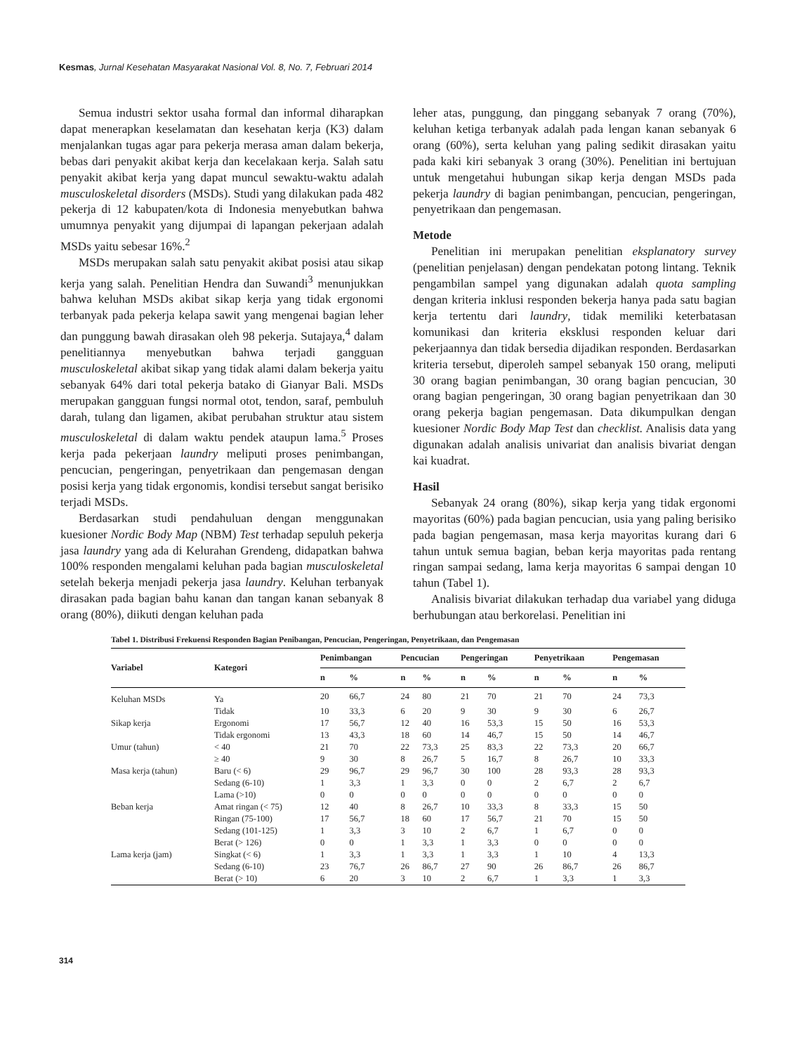Kesmas, Jurnal Kesehatan Masyarakat Nasional Vol. 8, No. 7, Februari 2014
Semua industri sektor usaha formal dan informal diharapkan dapat menerapkan keselamatan dan kesehatan kerja (K3) dalam menjalankan tugas agar para pekerja merasa aman dalam bekerja, bebas dari penyakit akibat kerja dan kecelakaan kerja. Salah satu penyakit akibat kerja yang dapat muncul sewaktu-waktu adalah musculoskeletal disorders (MSDs). Studi yang dilakukan pada 482 pekerja di 12 kabupaten/kota di Indonesia menyebutkan bahwa umumnya penyakit yang dijumpai di lapangan pekerjaan adalah MSDs yaitu sebesar 16%.<sup>2</sup>
MSDs merupakan salah satu penyakit akibat posisi atau sikap kerja yang salah. Penelitian Hendra dan Suwandi<sup>3</sup> menunjukkan bahwa keluhan MSDs akibat sikap kerja yang tidak ergonomi terbanyak pada pekerja kelapa sawit yang mengenai bagian leher dan punggung bawah dirasakan oleh 98 pekerja. Sutajaya,<sup>4</sup> dalam penelitiannya menyebutkan bahwa terjadi gangguan musculoskeletal akibat sikap yang tidak alami dalam bekerja yaitu sebanyak 64% dari total pekerja batako di Gianyar Bali. MSDs merupakan gangguan fungsi normal otot, tendon, saraf, pembuluh darah, tulang dan ligamen, akibat perubahan struktur atau sistem musculoskeletal di dalam waktu pendek ataupun lama.<sup>5</sup> Proses kerja pada pekerjaan laundry meliputi proses penimbangan, pencucian, pengeringan, penyetrikaan dan pengemasan dengan posisi kerja yang tidak ergonomis, kondisi tersebut sangat berisiko terjadi MSDs.
Berdasarkan studi pendahuluan dengan menggunakan kuesioner Nordic Body Map (NBM) Test terhadap sepuluh pekerja jasa laundry yang ada di Kelurahan Grendeng, didapatkan bahwa 100% responden mengalami keluhan pada bagian musculoskeletal setelah bekerja menjadi pekerja jasa laundry. Keluhan terbanyak dirasakan pada bagian bahu kanan dan tangan kanan sebanyak 8 orang (80%), diikuti dengan keluhan pada
leher atas, punggung, dan pinggang sebanyak 7 orang (70%), keluhan ketiga terbanyak adalah pada lengan kanan sebanyak 6 orang (60%), serta keluhan yang paling sedikit dirasakan yaitu pada kaki kiri sebanyak 3 orang (30%). Penelitian ini bertujuan untuk mengetahui hubungan sikap kerja dengan MSDs pada pekerja laundry di bagian penimbangan, pencucian, pengeringan, penyetrikaan dan pengemasan.
Metode
Penelitian ini merupakan penelitian eksplanatory survey (penelitian penjelasan) dengan pendekatan potong lintang. Teknik pengambilan sampel yang digunakan adalah quota sampling dengan kriteria inklusi responden bekerja hanya pada satu bagian kerja tertentu dari laundry, tidak memiliki keterbatasan komunikasi dan kriteria eksklusi responden keluar dari pekerjaannya dan tidak bersedia dijadikan responden. Berdasarkan kriteria tersebut, diperoleh sampel sebanyak 150 orang, meliputi 30 orang bagian penimbangan, 30 orang bagian pencucian, 30 orang bagian pengeringan, 30 orang bagian penyetrikaan dan 30 orang pekerja bagian pengemasan. Data dikumpulkan dengan kuesioner Nordic Body Map Test dan checklist. Analisis data yang digunakan adalah analisis univariat dan analisis bivariat dengan kai kuadrat.
Hasil
Sebanyak 24 orang (80%), sikap kerja yang tidak ergonomi mayoritas (60%) pada bagian pencucian, usia yang paling berisiko pada bagian pengemasan, masa kerja mayoritas kurang dari 6 tahun untuk semua bagian, beban kerja mayoritas pada rentang ringan sampai sedang, lama kerja mayoritas 6 sampai dengan 10 tahun (Tabel 1).
Analisis bivariat dilakukan terhadap dua variabel yang diduga berhubungan atau berkorelasi. Penelitian ini
Tabel 1. Distribusi Frekuensi Responden Bagian Penibangan, Pencucian, Pengeringan, Penyetrikaan, dan Pengemasan
| Variabel | Kategori | Penimbangan | | Pencucian | | Pengeringan | | Penyetrikaan | | Pengemasan | |
| --- | --- | --- | --- | --- | --- | --- | --- | --- | --- | --- | --- |
| | | n | % | n | % | n | % | n | % | n | % |
| Keluhan MSDs | Ya | 20 | 66,7 | 24 | 80 | 21 | 70 | 21 | 70 | 24 | 73,3 |
| | Tidak | 10 | 33,3 | 6 | 20 | 9 | 30 | 9 | 30 | 6 | 26,7 |
| Sikap kerja | Ergonomi | 17 | 56,7 | 12 | 40 | 16 | 53,3 | 15 | 50 | 16 | 53,3 |
| | Tidak ergonomi | 13 | 43,3 | 18 | 60 | 14 | 46,7 | 15 | 50 | 14 | 46,7 |
| Umur (tahun) | < 40 | 21 | 70 | 22 | 73,3 | 25 | 83,3 | 22 | 73,3 | 20 | 66,7 |
| | ≥ 40 | 9 | 30 | 8 | 26,7 | 5 | 16,7 | 8 | 26,7 | 10 | 33,3 |
| Masa kerja (tahun) | Baru (< 6) | 29 | 96,7 | 29 | 96,7 | 30 | 100 | 28 | 93,3 | 28 | 93,3 |
| | Sedang (6-10) | 1 | 3,3 | 1 | 3,3 | 0 | 0 | 2 | 6,7 | 2 | 6,7 |
| | Lama (>10) | 0 | 0 | 0 | 0 | 0 | 0 | 0 | 0 | 0 | 0 |
| Beban kerja | Amat ringan (< 75) | 12 | 40 | 8 | 26,7 | 10 | 33,3 | 8 | 33,3 | 15 | 50 |
| | Ringan (75-100) | 17 | 56,7 | 18 | 60 | 17 | 56,7 | 21 | 70 | 15 | 50 |
| | Sedang (101-125) | 1 | 3,3 | 3 | 10 | 2 | 6,7 | 1 | 6,7 | 0 | 0 |
| | Berat (> 126) | 0 | 0 | 1 | 3,3 | 1 | 3,3 | 0 | 0 | 0 | 0 |
| Lama kerja (jam) | Singkat (< 6) | 1 | 3,3 | 1 | 3,3 | 1 | 3,3 | 1 | 10 | 4 | 13,3 |
| | Sedang (6-10) | 23 | 76,7 | 26 | 86,7 | 27 | 90 | 26 | 86,7 | 26 | 86,7 |
| | Berat (> 10) | 6 | 20 | 3 | 10 | 2 | 6,7 | 1 | 3,3 | 1 | 3,3 |
314